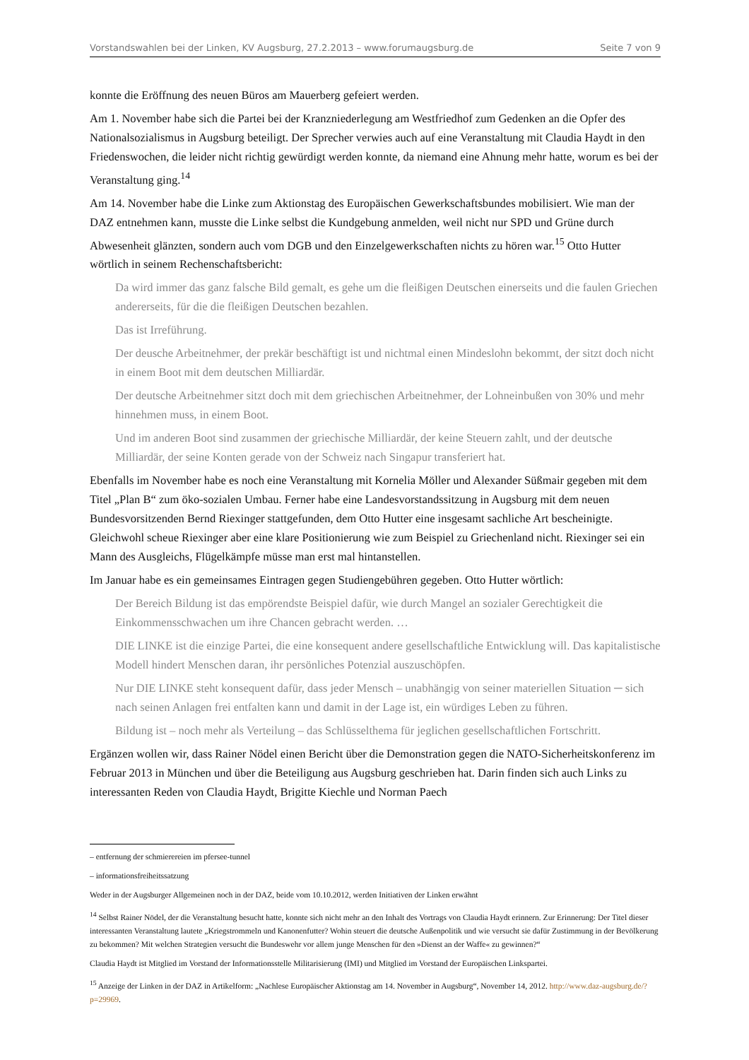Vorstandswahlen bei der Linken, KV Augsburg, 27.2.2013 – www.forumaugsburg.de Seite 7 von 9
konnte die Eröffnung des neuen Büros am Mauerberg gefeiert werden.
Am 1. November habe sich die Partei bei der Kranzniederlegung am Westfriedhof zum Gedenken an die Opfer des Nationalsozialismus in Augsburg beteiligt. Der Sprecher verwies auch auf eine Veranstaltung mit Claudia Haydt in den Friedenswochen, die leider nicht richtig gewürdigt werden konnte, da niemand eine Ahnung mehr hatte, worum es bei der Veranstaltung ging.<sup>14</sup>
Am 14. November habe die Linke zum Aktionstag des Europäischen Gewerkschaftsbundes mobilisiert. Wie man der DAZ entnehmen kann, musste die Linke selbst die Kundgebung anmelden, weil nicht nur SPD und Grüne durch Abwesenheit glänzten, sondern auch vom DGB und den Einzelgewerkschaften nichts zu hören war.<sup>15</sup> Otto Hutter wörtlich in seinem Rechenschaftsbericht:
Da wird immer das ganz falsche Bild gemalt, es gehe um die fleißigen Deutschen einerseits und die faulen Griechen andererseits, für die die fleißigen Deutschen bezahlen.
Das ist Irreführung.
Der deusche Arbeitnehmer, der prekär beschäftigt ist und nichtmal einen Mindeslohn bekommt, der sitzt doch nicht in einem Boot mit dem deutschen Milliardär.
Der deutsche Arbeitnehmer sitzt doch mit dem griechischen Arbeitnehmer, der Lohneinbußen von 30% und mehr hinnehmen muss, in einem Boot.
Und im anderen Boot sind zusammen der griechische Milliardär, der keine Steuern zahlt, und der deutsche Milliardär, der seine Konten gerade von der Schweiz nach Singapur transferiert hat.
Ebenfalls im November habe es noch eine Veranstaltung mit Kornelia Möller und Alexander Süßmair gegeben mit dem Titel „Plan B“ zum öko-sozialen Umbau. Ferner habe eine Landesvorstandssitzung in Augsburg mit dem neuen Bundesvorsitzenden Bernd Riexinger stattgefunden, dem Otto Hutter eine insgesamt sachliche Art bescheinigte. Gleichwohl scheue Riexinger aber eine klare Positionierung wie zum Beispiel zu Griechenland nicht. Riexinger sei ein Mann des Ausgleichs, Flügelkämpfe müsse man erst mal hintanstellen.
Im Januar habe es ein gemeinsames Eintragen gegen Studiengebühren gegeben. Otto Hutter wörtlich:
Der Bereich Bildung ist das empörendste Beispiel dafür, wie durch Mangel an sozialer Gerechtigkeit die Einkommensschwachen um ihre Chancen gebracht werden. …
DIE LINKE ist die einzige Partei, die eine konsequent andere gesellschaftliche Entwicklung will. Das kapitalistische Modell hindert Menschen daran, ihr persönliches Potenzial auszuschöpfen.
Nur DIE LINKE steht konsequent dafür, dass jeder Mensch – unabhängig von seiner materiellen Situation ─ sich nach seinen Anlagen frei entfalten kann und damit in der Lage ist, ein würdiges Leben zu führen.
Bildung ist – noch mehr als Verteilung – das Schlüsselthema für jeglichen gesellschaftlichen Fortschritt.
Ergänzen wollen wir, dass Rainer Nödel einen Bericht über die Demonstration gegen die NATO-Sicherheitskonferenz im Februar 2013 in München und über die Beteiligung aus Augsburg geschrieben hat. Darin finden sich auch Links zu interessanten Reden von Claudia Haydt, Brigitte Kiechle und Norman Paech
– entfernung der schmierereien im pfersee-tunnel
– informationsfreiheitssatzung
Weder in der Augsburger Allgemeinen noch in der DAZ, beide vom 10.10.2012, werden Initiativen der Linken erwähnt
<sup>14</sup> Selbst Rainer Nödel, der die Veranstaltung besucht hatte, konnte sich nicht mehr an den Inhalt des Vortrags von Claudia Haydt erinnern. Zur Erinnerung: Der Titel dieser interessanten Veranstaltung lautete „Kriegstrommeln und Kanonenfutter? Wohin steuert die deutsche Außenpolitik und wie versucht sie dafür Zustimmung in der Bevölkerung zu bekommen? Mit welchen Strategien versucht die Bundeswehr vor allem junge Menschen für den »Dienst an der Waffe« zu gewinnen?“
Claudia Haydt ist Mitglied im Vorstand der Informationsstelle Militarisierung (IMI) und Mitglied im Vorstand der Europäischen Linkspartei.
<sup>15</sup> Anzeige der Linken in der DAZ in Artikelform: „Nachlese Europäischer Aktionstag am 14. November in Augsburg“, November 14, 2012. http://www.daz-augsburg.de/?p=29969.